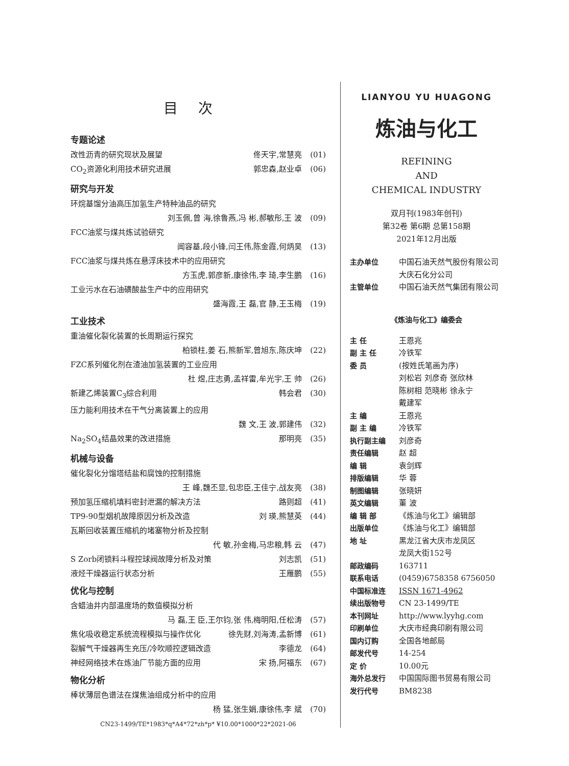目次
专题论述
改性沥青的研究现状及展望 佟天宇,常慧亮 (01)
CO<sub>2</sub>资源化利用技术研究进展 郭忠森,赵业卓 (06)
研究与开发
环烷基馏分油高压加氢生产特种油品的研究
刘玉佩,曾 海,徐鲁燕,冯 彬,郝敏彤,王 波 (09)
FCC油浆与煤共炼试验研究
闻容基,段小锋,闫王伟,陈金霞,何炳昊 (13)
FCC油浆与煤共炼在悬浮床技术中的应用研究
方玉虎,郭彦新,康徐伟,李 琦,李生鹏 (16)
工业污水在石油磺酸盐生产中的应用研究
盛海霞,王 磊,官 静,王玉梅 (19)
工业技术
重油催化裂化装置的长周期运行探究
柏锁柱,姜 石,熊新军,曾旭东,陈庆坤 (22)
FZC系列催化剂在渣油加氢装置的工业应用
杜 煜,庄志勇,孟祥雷,牟光宇,王 帅 (26)
新建乙烯装置C<sub>3</sub>综合利用 韩会君 (30)
压力能利用技术在干气分离装置上的应用
魏 文,王 波,郭建伟 (32)
Na<sub>2</sub>SO<sub>4</sub>结晶效果的改进措施 那明亮 (35)
机械与设备
催化裂化分馏塔结盐和腐蚀的控制措施
王 峰,魏丕显,包忠臣,王佳宁,战友亮 (38)
预加氢压缩机填料密封泄漏的解决方法 路则超 (41)
TP9-90型烟机故障原因分析及改造 刘 瑛,熊慧英 (44)
瓦斯回收装置压缩机的堵塞物分析及控制
代 敏,孙金梅,马忠粮,韩 云 (47)
S Zorb闭锁料斗程控球阀故障分析及对策 刘志凯 (51)
液烃干燥器运行状态分析 王雁鹏 (55)
优化与控制
含蜡油井内部温度场的数值模拟分析
马 磊,王 臣,王尔钧,张 伟,梅明阳,任松涛 (57)
焦化吸收稳定系统流程模拟与操作优化 徐先财,刘海涛,孟新博 (61)
裂解气干燥器再生充压/冷吹顺控逻辑改造 李德龙 (64)
神经网络技术在炼油厂节能方面的应用 宋 扬,阿福东 (67)
物化分析
棒状薄层色谱法在煤焦油组成分析中的应用
杨 猛,张生娟,康徐伟,李 斌 (70)
CN23-1499/TE*1983*q*A4*72*zh*p* ¥10.00*1000*22*2021-06
LIANYOU YU HUAGONG
炼油与化工
REFINING
AND
CHEMICAL INDUSTRY
双月刊(1983年创刊)
第32卷 第6期 总第158期
2021年12月出版
主办单位 中国石油天然气股份有限公司大庆石化分公司
主管单位 中国石油天然气集团有限公司
《炼油与化工》编委会
主 任 王恩兆
副 主 任 冷铁军
委 员 (按姓氏笔画为序)
刘松岩 刘彦奇 张欣林
陈树相 范晓彬 徐永宁
戴建军
主 编 王恩兆
副 主 编 冷铁军
执行副主编 刘彦奇
责任编辑 赵 超
编 辑 袁剑辉
排版编辑 华 蓉
制图编辑 张晓妍
英文编辑 董 波
编 辑 部 《炼油与化工》编辑部
出版单位 《炼油与化工》编辑部
地 址 黑龙江省大庆市龙凤区
龙凤大街152号
邮政编码 163711
联系电话 (0459)6758358 6756050
中国标准连 ISSN 1671-4962
续出版物号 CN 23-1499/TE
本刊网址 http://www.lyyhg.com
印刷单位 大庆市经典印刷有限公司
国内订购 全国各地邮局
邮发代号 14-254
定 价 10.00元
海外总发行 中国国际图书贸易有限公司
发行代号 BM8238